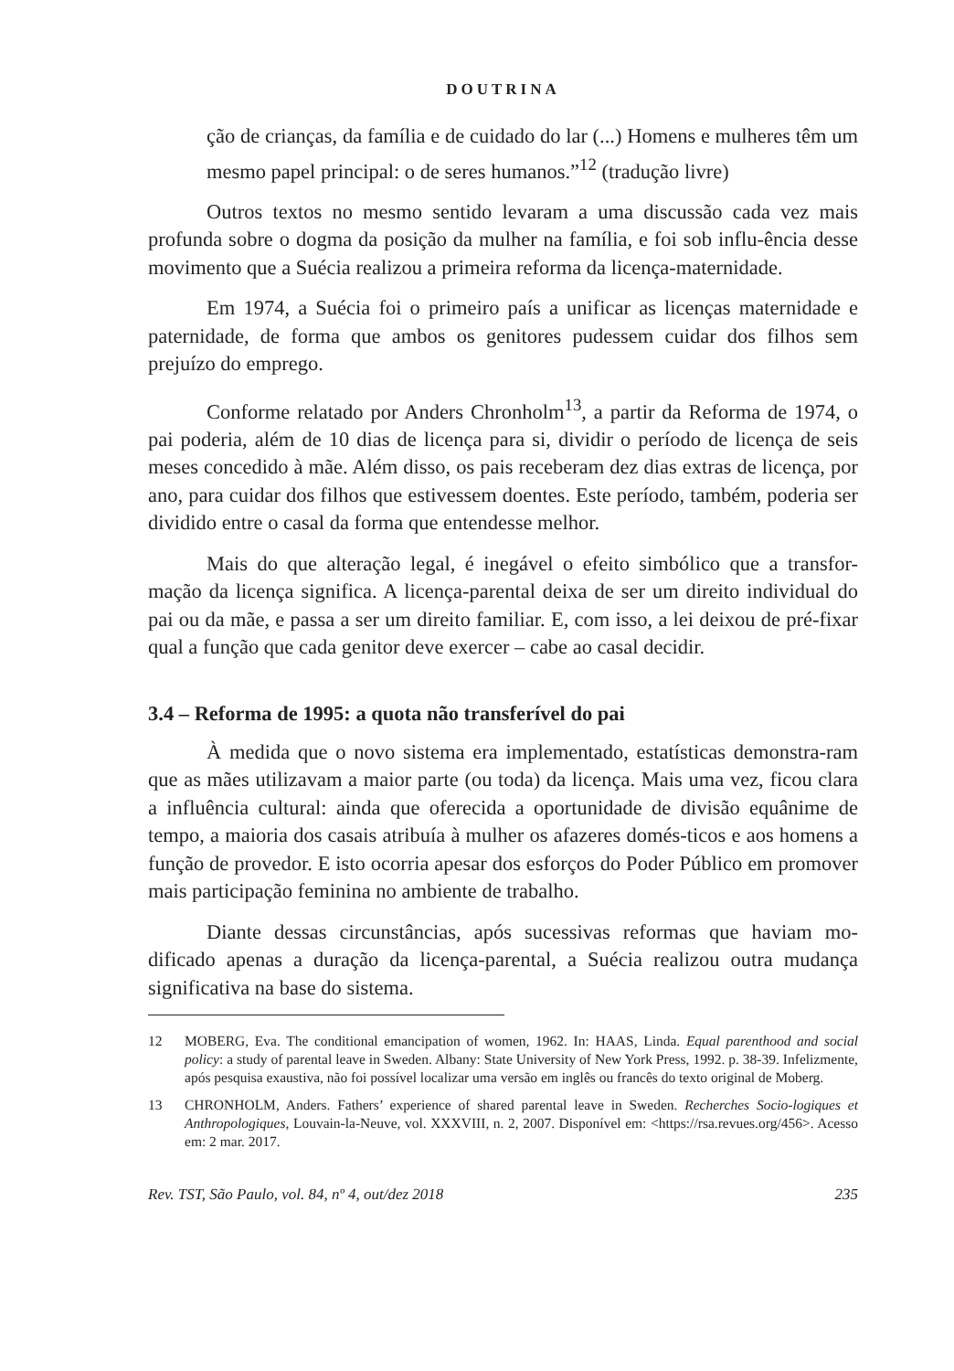DOUTRINA
ção de crianças, da família e de cuidado do lar (...) Homens e mulheres têm um mesmo papel principal: o de seres humanos.”<sup>12</sup> (tradução livre)
Outros textos no mesmo sentido levaram a uma discussão cada vez mais profunda sobre o dogma da posição da mulher na família, e foi sob influ-ência desse movimento que a Suécia realizou a primeira reforma da licença-maternidade.
Em 1974, a Suécia foi o primeiro país a unificar as licenças maternidade e paternidade, de forma que ambos os genitores pudessem cuidar dos filhos sem prejuízo do emprego.
Conforme relatado por Anders Chronholm<sup>13</sup>, a partir da Reforma de 1974, o pai poderia, além de 10 dias de licença para si, dividir o período de licença de seis meses concedido à mãe. Além disso, os pais receberam dez dias extras de licença, por ano, para cuidar dos filhos que estivessem doentes. Este período, também, poderia ser dividido entre o casal da forma que entendesse melhor.
Mais do que alteração legal, é inegável o efeito simbólico que a transfor-mação da licença significa. A licença-parental deixa de ser um direito individual do pai ou da mãe, e passa a ser um direito familiar. E, com isso, a lei deixou de pré-fixar qual a função que cada genitor deve exercer – cabe ao casal decidir.
3.4 – Reforma de 1995: a quota não transferível do pai
À medida que o novo sistema era implementado, estatísticas demonstra-ram que as mães utilizavam a maior parte (ou toda) da licença. Mais uma vez, ficou clara a influência cultural: ainda que oferecida a oportunidade de divisão equânime de tempo, a maioria dos casais atribuía à mulher os afazeres domés-ticos e aos homens a função de provedor. E isto ocorria apesar dos esforços do Poder Público em promover mais participação feminina no ambiente de trabalho.
Diante dessas circunstâncias, após sucessivas reformas que haviam mo-dificado apenas a duração da licença-parental, a Suécia realizou outra mudança significativa na base do sistema.
12 MOBERG, Eva. The conditional emancipation of women, 1962. In: HAAS, Linda. Equal parenthood and social policy: a study of parental leave in Sweden. Albany: State University of New York Press, 1992. p. 38-39. Infelizmente, após pesquisa exaustiva, não foi possível localizar uma versão em inglês ou francês do texto original de Moberg.
13 CHRONHOLM, Anders. Fathers’ experience of shared parental leave in Sweden. Recherches Socio-logiques et Anthropologiques, Louvain-la-Neuve, vol. XXXVIII, n. 2, 2007. Disponível em: <https://rsa.revues.org/456>. Acesso em: 2 mar. 2017.
Rev. TST, São Paulo, vol. 84, nº 4, out/dez 2018 235